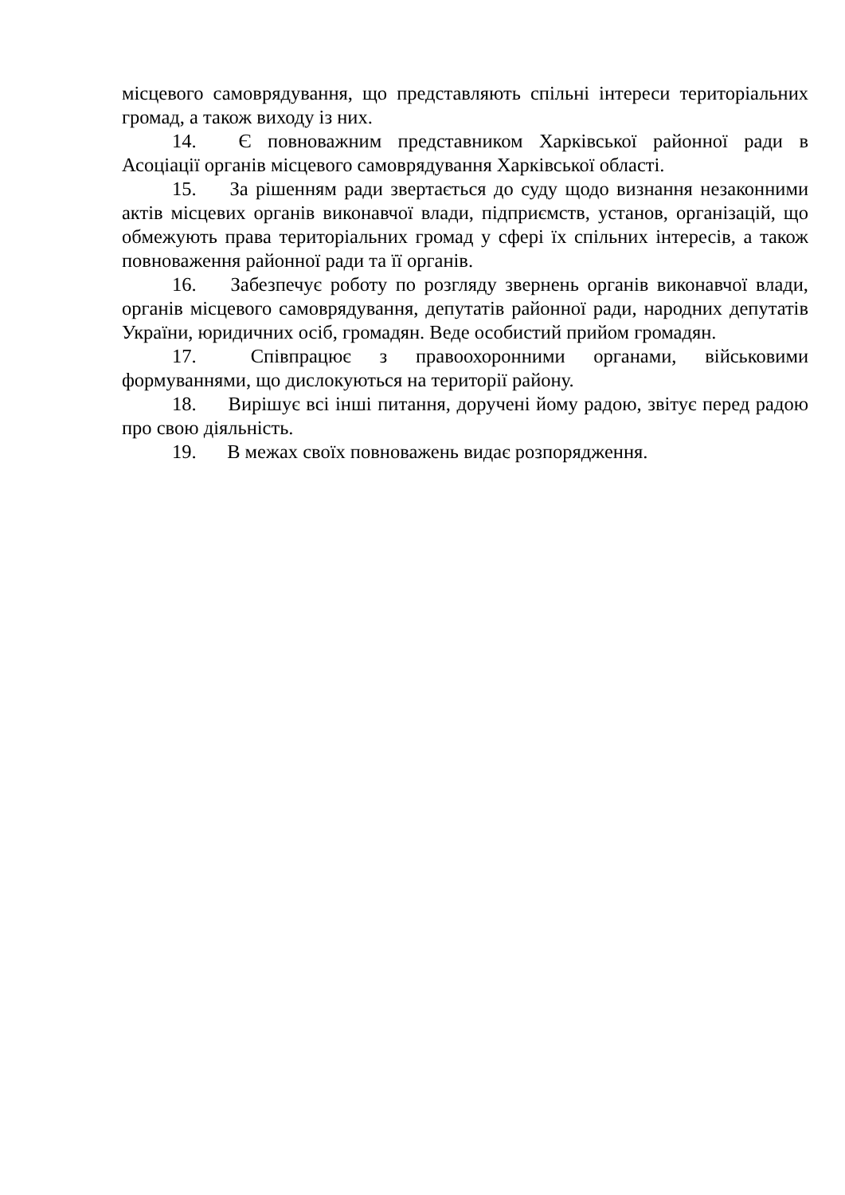місцевого самоврядування, що представляють спільні інтереси територіальних громад, а також виходу із них.
14. Є повноважним представником Харківської районної ради в Асоціації органів місцевого самоврядування Харківської області.
15. За рішенням ради звертається до суду щодо визнання незаконними актів місцевих органів виконавчої влади, підприємств, установ, організацій, що обмежують права територіальних громад у сфері їх спільних інтересів, а також повноваження районної ради та її органів.
16. Забезпечує роботу по розгляду звернень органів виконавчої влади, органів місцевого самоврядування, депутатів районної ради, народних депутатів України, юридичних осіб, громадян. Веде особистий прийом громадян.
17. Співпрацює з правоохоронними органами, військовими формуваннями, що дислокуються на території району.
18. Вирішує всі інші питання, доручені йому радою, звітує перед радою про свою діяльність.
19. В межах своїх повноважень видає розпорядження.